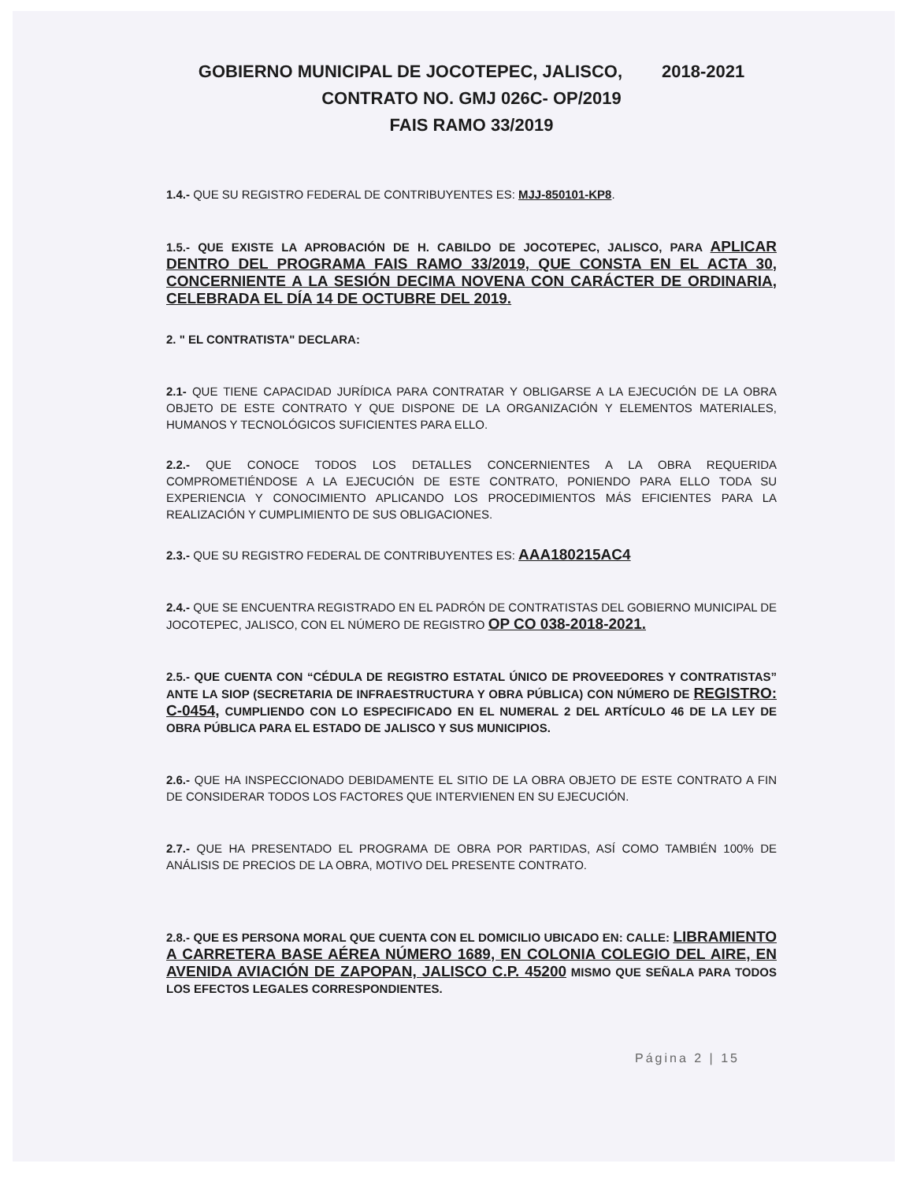GOBIERNO MUNICIPAL DE JOCOTEPEC, JALISCO, 2018-2021
CONTRATO NO. GMJ 026C- OP/2019
FAIS RAMO 33/2019
1.4.- QUE SU REGISTRO FEDERAL DE CONTRIBUYENTES ES: MJJ-850101-KP8.
1.5.- QUE EXISTE LA APROBACIÓN DE H. CABILDO DE JOCOTEPEC, JALISCO, PARA APLICAR DENTRO DEL PROGRAMA FAIS RAMO 33/2019, QUE CONSTA EN EL ACTA 30, CONCERNIENTE A LA SESIÓN DECIMA NOVENA CON CARÁCTER DE ORDINARIA, CELEBRADA EL DÍA 14 DE OCTUBRE DEL 2019.
2. " EL CONTRATISTA" DECLARA:
2.1- QUE TIENE CAPACIDAD JURÍDICA PARA CONTRATAR Y OBLIGARSE A LA EJECUCIÓN DE LA OBRA OBJETO DE ESTE CONTRATO Y QUE DISPONE DE LA ORGANIZACIÓN Y ELEMENTOS MATERIALES, HUMANOS Y TECNOLÓGICOS SUFICIENTES PARA ELLO.
2.2.- QUE CONOCE TODOS LOS DETALLES CONCERNIENTES A LA OBRA REQUERIDA COMPROMETIÉNDOSE A LA EJECUCIÓN DE ESTE CONTRATO, PONIENDO PARA ELLO TODA SU EXPERIENCIA Y CONOCIMIENTO APLICANDO LOS PROCEDIMIENTOS MÁS EFICIENTES PARA LA REALIZACIÓN Y CUMPLIMIENTO DE SUS OBLIGACIONES.
2.3.- QUE SU REGISTRO FEDERAL DE CONTRIBUYENTES ES: AAA180215AC4
2.4.- QUE SE ENCUENTRA REGISTRADO EN EL PADRÓN DE CONTRATISTAS DEL GOBIERNO MUNICIPAL DE JOCOTEPEC, JALISCO, CON EL NÚMERO DE REGISTRO OP CO 038-2018-2021.
2.5.- QUE CUENTA CON “CÉDULA DE REGISTRO ESTATAL ÚNICO DE PROVEEDORES Y CONTRATISTAS” ANTE LA SIOP (SECRETARIA DE INFRAESTRUCTURA Y OBRA PÚBLICA) CON NÚMERO DE REGISTRO: C-0454, CUMPLIENDO CON LO ESPECIFICADO EN EL NUMERAL 2 DEL ARTÍCULO 46 DE LA LEY DE OBRA PÚBLICA PARA EL ESTADO DE JALISCO Y SUS MUNICIPIOS.
2.6.- QUE HA INSPECCIONADO DEBIDAMENTE EL SITIO DE LA OBRA OBJETO DE ESTE CONTRATO A FIN DE CONSIDERAR TODOS LOS FACTORES QUE INTERVIENEN EN SU EJECUCIÓN.
2.7.- QUE HA PRESENTADO EL PROGRAMA DE OBRA POR PARTIDAS, ASÍ COMO TAMBIÉN 100% DE ANÁLISIS DE PRECIOS DE LA OBRA, MOTIVO DEL PRESENTE CONTRATO.
2.8.- QUE ES PERSONA MORAL QUE CUENTA CON EL DOMICILIO UBICADO EN: CALLE: LIBRAMIENTO A CARRETERA BASE AÉREA NÚMERO 1689, EN COLONIA COLEGIO DEL AIRE, EN AVENIDA AVIACIÓN DE ZAPOPAN, JALISCO C.P. 45200 MISMO QUE SEÑALA PARA TODOS LOS EFECTOS LEGALES CORRESPONDIENTES.
Página 2 | 15